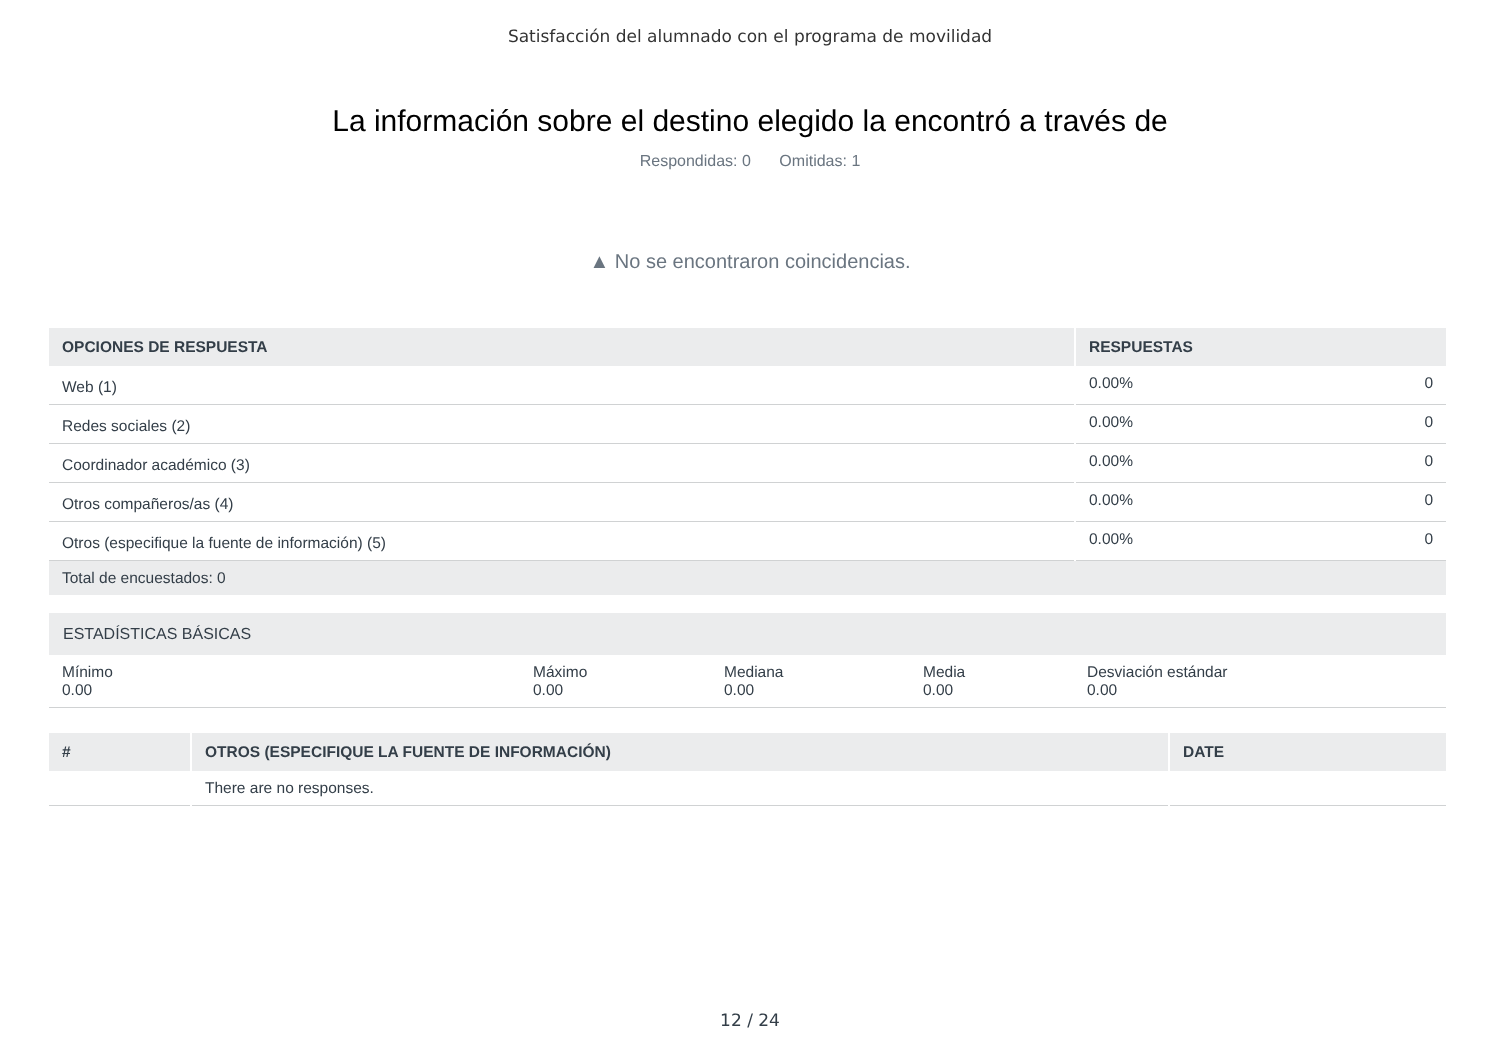Satisfacción del alumnado con el programa de movilidad
La información sobre el destino elegido la encontró a través de
Respondidas: 0 Omitidas: 1
▲ No se encontraron coincidencias.
| OPCIONES DE RESPUESTA | RESPUESTAS | |
| --- | --- | --- |
| Web (1) | 0.00% | 0 |
| Redes sociales (2) | 0.00% | 0 |
| Coordinador académico (3) | 0.00% | 0 |
| Otros compañeros/as (4) | 0.00% | 0 |
| Otros (especifique la fuente de información) (5) | 0.00% | 0 |
| Total de encuestados: 0 | | |
| ESTADÍSTICAS BÁSICAS | | | | |
| --- | --- | --- | --- | --- |
| Mínimo 0.00 | Máximo 0.00 | Mediana 0.00 | Media 0.00 | Desviación estándar 0.00 |
| # | OTROS (ESPECIFIQUE LA FUENTE DE INFORMACIÓN) | DATE |
| --- | --- | --- |
| | There are no responses. | |
12 / 24